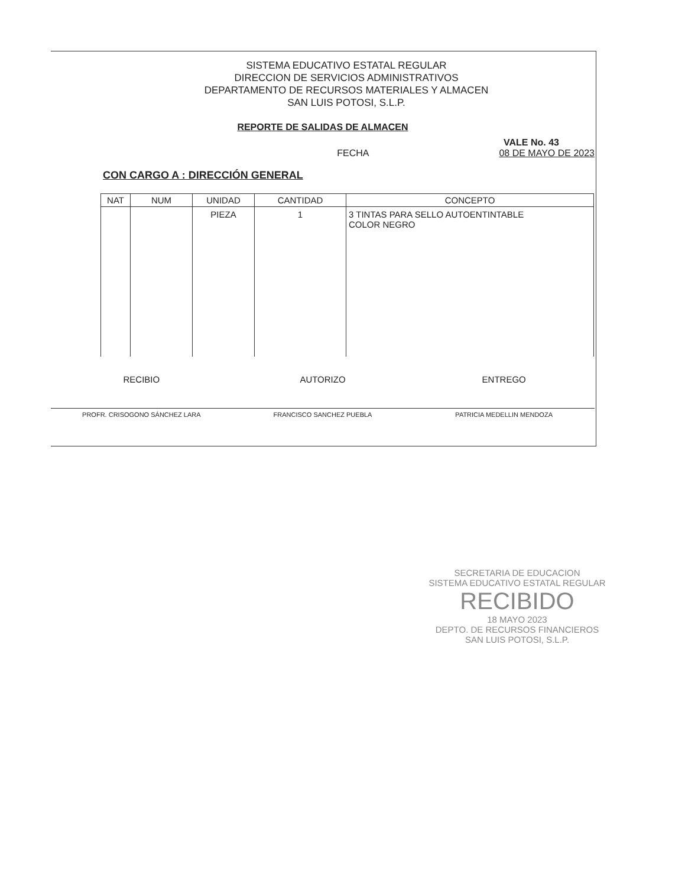SISTEMA EDUCATIVO ESTATAL REGULAR
DIRECCION DE SERVICIOS ADMINISTRATIVOS
DEPARTAMENTO DE RECURSOS MATERIALES Y ALMACEN
SAN LUIS POTOSI, S.L.P.
REPORTE DE SALIDAS DE ALMACEN
VALE No. 43
FECHA 08 DE MAYO DE 2023
CON CARGO A : DIRECCIÓN GENERAL
| NAT | NUM | UNIDAD | CANTIDAD | CONCEPTO |
| --- | --- | --- | --- | --- |
| | | PIEZA | 1 | 3 TINTAS PARA SELLO AUTOENTINTABLE COLOR NEGRO |
RECIBIO
PROFR. CRISOGONO SÁNCHEZ LARA
AUTORIZO
FRANCISCO SANCHEZ PUEBLA
ENTREGO
PATRICIA MEDELLIN MENDOZA
SECRETARIA DE EDUCACION
SISTEMA EDUCATIVO ESTATAL REGULAR
RECIBIDO
18 MAYO 2023
DEPTO. DE RECURSOS FINANCIEROS
SAN LUIS POTOSI, S.L.P.